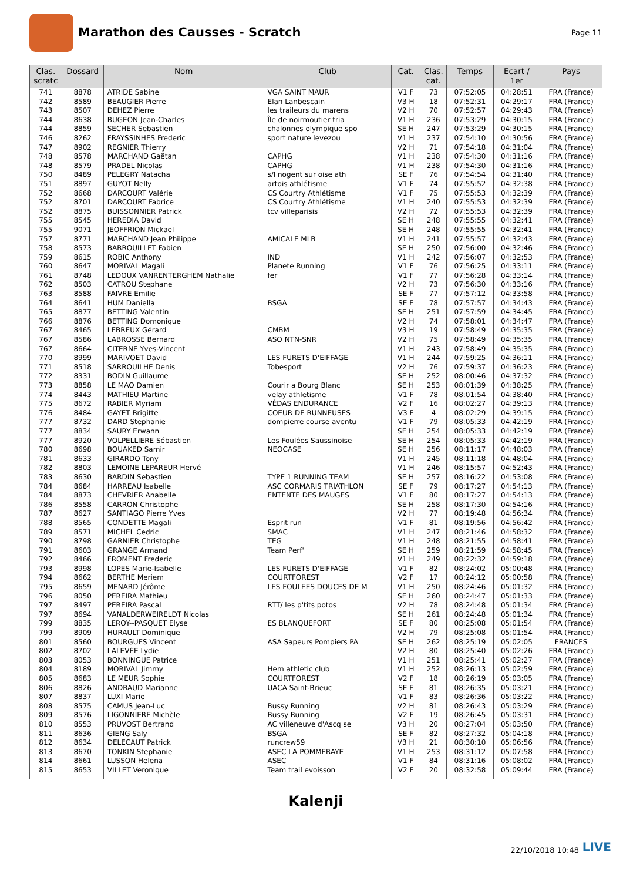Marathon des Causses - Scratch
Page 11
| Clas. scratc | Dossard | Nom | Club | Cat. | Clas. cat. | Temps | Ecart / 1er | Pays |
| --- | --- | --- | --- | --- | --- | --- | --- | --- |
| 741 | 8878 | ATRIDE Sabine | VGA SAINT MAUR | V1 F | 73 | 07:52:05 | 04:28:51 | FRA (France) |
| 742 | 8589 | BEAUGIER Pierre | Elan Lanbescain | V3 H | 18 | 07:52:31 | 04:29:17 | FRA (France) |
| 743 | 8507 | DEHEZ Pierre | les traileurs du marens | V2 H | 70 | 07:52:57 | 04:29:43 | FRA (France) |
| 744 | 8638 | BUGEON Jean-Charles | Île de noirmoutier tria | V1 H | 236 | 07:53:29 | 04:30:15 | FRA (France) |
| 744 | 8859 | SECHER Sebastien | chalonnes olympique spo | SE H | 247 | 07:53:29 | 04:30:15 | FRA (France) |
| 746 | 8262 | FRAYSSINHES Frederic | sport nature levezou | V1 H | 237 | 07:54:10 | 04:30:56 | FRA (France) |
| 747 | 8902 | REGNIER Thierry | | V2 H | 71 | 07:54:18 | 04:31:04 | FRA (France) |
| 748 | 8578 | MARCHAND Gaëtan | CAPHG | V1 H | 238 | 07:54:30 | 04:31:16 | FRA (France) |
| 748 | 8579 | PRADEL Nicolas | CAPHG | V1 H | 238 | 07:54:30 | 04:31:16 | FRA (France) |
| 750 | 8489 | PELEGRY Natacha | s/l nogent sur oise ath | SE F | 76 | 07:54:54 | 04:31:40 | FRA (France) |
| 751 | 8897 | GUYOT Nelly | artois athlétisme | V1 F | 74 | 07:55:52 | 04:32:38 | FRA (France) |
| 752 | 8668 | DARCOURT Valérie | CS Courtry Athlétisme | V1 F | 75 | 07:55:53 | 04:32:39 | FRA (France) |
| 752 | 8701 | DARCOURT Fabrice | CS Courtry Athlétisme | V1 H | 240 | 07:55:53 | 04:32:39 | FRA (France) |
| 752 | 8875 | BUISSONNIER Patrick | tcv villeparisis | V2 H | 72 | 07:55:53 | 04:32:39 | FRA (France) |
| 755 | 8545 | HEREDIA David | | SE H | 248 | 07:55:55 | 04:32:41 | FRA (France) |
| 755 | 9071 | JEOFFRION Mickael | | SE H | 248 | 07:55:55 | 04:32:41 | FRA (France) |
| 757 | 8771 | MARCHAND Jean Philippe | AMICALE MLB | V1 H | 241 | 07:55:57 | 04:32:43 | FRA (France) |
| 758 | 8573 | BARROUILLET Fabien | | SE H | 250 | 07:56:00 | 04:32:46 | FRA (France) |
| 759 | 8615 | ROBIC Anthony | IND | V1 H | 242 | 07:56:07 | 04:32:53 | FRA (France) |
| 760 | 8647 | MORIVAL Magali | Planete Running | V1 F | 76 | 07:56:25 | 04:33:11 | FRA (France) |
| 761 | 8748 | LEDOUX VANRENTERGHEM Nathalie | fer | V1 F | 77 | 07:56:28 | 04:33:14 | FRA (France) |
| 762 | 8503 | CATROU Stephane | | V2 H | 73 | 07:56:30 | 04:33:16 | FRA (France) |
| 763 | 8588 | FAIVRE Emilie | | SE F | 77 | 07:57:12 | 04:33:58 | FRA (France) |
| 764 | 8641 | HUM Daniella | BSGA | SE F | 78 | 07:57:57 | 04:34:43 | FRA (France) |
| 765 | 8877 | BETTING Valentin | | SE H | 251 | 07:57:59 | 04:34:45 | FRA (France) |
| 766 | 8876 | BETTING Domonique | | V2 H | 74 | 07:58:01 | 04:34:47 | FRA (France) |
| 767 | 8465 | LEBREUX Gérard | CMBM | V3 H | 19 | 07:58:49 | 04:35:35 | FRA (France) |
| 767 | 8586 | LABROSSE Bernard | ASO NTN-SNR | V2 H | 75 | 07:58:49 | 04:35:35 | FRA (France) |
| 767 | 8664 | CITERNE Yves-Vincent | | V1 H | 243 | 07:58:49 | 04:35:35 | FRA (France) |
| 770 | 8999 | MARIVOET David | LES FURETS D'EIFFAGE | V1 H | 244 | 07:59:25 | 04:36:11 | FRA (France) |
| 771 | 8518 | SARROUILHE Denis | Tobesport | V2 H | 76 | 07:59:37 | 04:36:23 | FRA (France) |
| 772 | 8331 | BODIN Guillaume | | SE H | 252 | 08:00:46 | 04:37:32 | FRA (France) |
| 773 | 8858 | LE MAO Damien | Courir a Bourg Blanc | SE H | 253 | 08:01:39 | 04:38:25 | FRA (France) |
| 774 | 8443 | MATHIEU Martine | velay athletisme | V1 F | 78 | 08:01:54 | 04:38:40 | FRA (France) |
| 775 | 8672 | RABIER Myriam | VÉDAS ENDURANCE | V2 F | 16 | 08:02:27 | 04:39:13 | FRA (France) |
| 776 | 8484 | GAYET Brigitte | COEUR DE RUNNEUSES | V3 F | 4 | 08:02:29 | 04:39:15 | FRA (France) |
| 777 | 8732 | DARD Stephanie | dompierre course aventu | V1 F | 79 | 08:05:33 | 04:42:19 | FRA (France) |
| 777 | 8834 | SAURY Erwann | | SE H | 254 | 08:05:33 | 04:42:19 | FRA (France) |
| 777 | 8920 | VOLPELLIERE Sébastien | Les Foulées Saussinoise | SE H | 254 | 08:05:33 | 04:42:19 | FRA (France) |
| 780 | 8698 | BOUAKED Samir | NEOCASE | SE H | 256 | 08:11:17 | 04:48:03 | FRA (France) |
| 781 | 8633 | GIRARDO Tony | | V1 H | 245 | 08:11:18 | 04:48:04 | FRA (France) |
| 782 | 8803 | LEMOINE LEPAREUR Hervé | | V1 H | 246 | 08:15:57 | 04:52:43 | FRA (France) |
| 783 | 8630 | BARDIN Sebastien | TYPE 1 RUNNING TEAM | SE H | 257 | 08:16:22 | 04:53:08 | FRA (France) |
| 784 | 8684 | HARREAU Isabelle | ASC CORMARIS TRIATHLON | SE F | 79 | 08:17:27 | 04:54:13 | FRA (France) |
| 784 | 8873 | CHEVRIER Anabelle | ENTENTE DES MAUGES | V1 F | 80 | 08:17:27 | 04:54:13 | FRA (France) |
| 786 | 8558 | CARRON Christophe | | SE H | 258 | 08:17:30 | 04:54:16 | FRA (France) |
| 787 | 8627 | SANTIAGO Pierre Yves | | V2 H | 77 | 08:19:48 | 04:56:34 | FRA (France) |
| 788 | 8565 | CONDETTE Magali | Esprit run | V1 F | 81 | 08:19:56 | 04:56:42 | FRA (France) |
| 789 | 8571 | MICHEL Cedric | SMAC | V1 H | 247 | 08:21:46 | 04:58:32 | FRA (France) |
| 790 | 8798 | GARNIER Christophe | TEG | V1 H | 248 | 08:21:55 | 04:58:41 | FRA (France) |
| 791 | 8603 | GRANGE Armand | Team Perf' | SE H | 259 | 08:21:59 | 04:58:45 | FRA (France) |
| 792 | 8466 | FROMENT Frederic | | V1 H | 249 | 08:22:32 | 04:59:18 | FRA (France) |
| 793 | 8998 | LOPES Marie-Isabelle | LES FURETS D'EIFFAGE | V1 F | 82 | 08:24:02 | 05:00:48 | FRA (France) |
| 794 | 8662 | BERTHE Meriem | COURTFOREST | V2 F | 17 | 08:24:12 | 05:00:58 | FRA (France) |
| 795 | 8659 | MENARD Jérôme | LES FOULEES DOUCES DE M | V1 H | 250 | 08:24:46 | 05:01:32 | FRA (France) |
| 796 | 8050 | PEREIRA Mathieu | | SE H | 260 | 08:24:47 | 05:01:33 | FRA (France) |
| 797 | 8497 | PEREIRA Pascal | RTT/ les p'tits potos | V2 H | 78 | 08:24:48 | 05:01:34 | FRA (France) |
| 797 | 8694 | VANALDERWEIRELDT Nicolas | | SE H | 261 | 08:24:48 | 05:01:34 | FRA (France) |
| 799 | 8835 | LEROY--PASQUET Elyse | ES BLANQUEFORT | SE F | 80 | 08:25:08 | 05:01:54 | FRA (France) |
| 799 | 8909 | HURAULT Dominique | | V2 H | 79 | 08:25:08 | 05:01:54 | FRA (France) |
| 801 | 8560 | BOURGUES Vincent | ASA Sapeurs Pompiers PA | SE H | 262 | 08:25:19 | 05:02:05 | FRANCES |
| 802 | 8702 | LALEVÉE Lydie | | V2 H | 80 | 08:25:40 | 05:02:26 | FRA (France) |
| 803 | 8053 | BONNINGUE Patrice | | V1 H | 251 | 08:25:41 | 05:02:27 | FRA (France) |
| 804 | 8189 | MORIVAL Jimmy | Hem athletic club | V1 H | 252 | 08:26:13 | 05:02:59 | FRA (France) |
| 805 | 8683 | LE MEUR Sophie | COURTFOREST | V2 F | 18 | 08:26:19 | 05:03:05 | FRA (France) |
| 806 | 8826 | ANDRAUD Marianne | UACA Saint-Brieuc | SE F | 81 | 08:26:35 | 05:03:21 | FRA (France) |
| 807 | 8837 | LUXI Marie | | V1 F | 83 | 08:26:36 | 05:03:22 | FRA (France) |
| 808 | 8575 | CAMUS Jean-Luc | Bussy Running | V2 H | 81 | 08:26:43 | 05:03:29 | FRA (France) |
| 809 | 8576 | LIGONNIERE Michèle | Bussy Running | V2 F | 19 | 08:26:45 | 05:03:31 | FRA (France) |
| 810 | 8553 | PRUVOST Bertrand | AC villeneuve d'Ascq se | V3 H | 20 | 08:27:04 | 05:03:50 | FRA (France) |
| 811 | 8636 | GIENG Saly | BSGA | SE F | 82 | 08:27:32 | 05:04:18 | FRA (France) |
| 812 | 8634 | DELECAUT Patrick | runcrew59 | V3 H | 21 | 08:30:10 | 05:06:56 | FRA (France) |
| 813 | 8670 | TONKIN Stephanie | ASEC LA POMMERAYE | V1 H | 253 | 08:31:12 | 05:07:58 | FRA (France) |
| 814 | 8661 | LUSSON Helena | ASEC | V1 F | 84 | 08:31:16 | 05:08:02 | FRA (France) |
| 815 | 8653 | VILLET Veronique | Team trail evoisson | V2 F | 20 | 08:32:58 | 05:09:44 | FRA (France) |
Kalenji
22/10/2018 10:48 LIVE